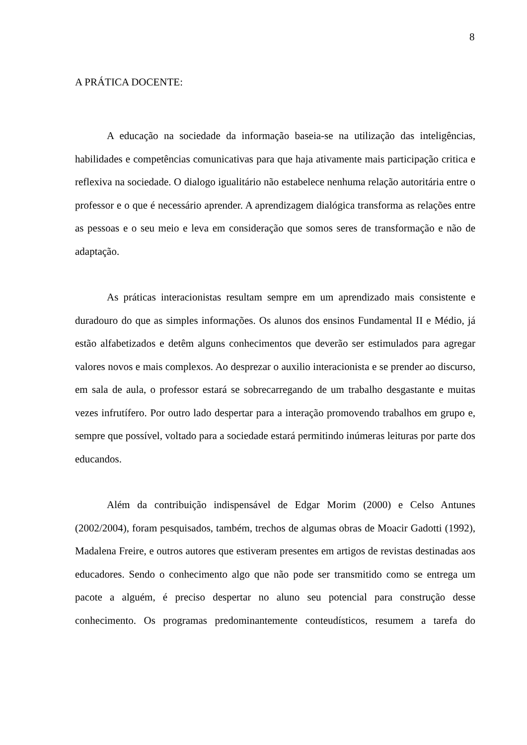8
A PRÁTICA DOCENTE:
A educação na sociedade da informação baseia-se na utilização das inteligências, habilidades e competências comunicativas para que haja ativamente mais participação critica e reflexiva na sociedade. O dialogo igualitário não estabelece nenhuma relação autoritária entre o professor e o que é necessário aprender. A aprendizagem dialógica transforma as relações entre as pessoas e o seu meio e leva em consideração que somos seres de transformação e não de adaptação.
As práticas interacionistas resultam sempre em um aprendizado mais consistente e duradouro do que as simples informações. Os alunos dos ensinos Fundamental II e Médio, já estão alfabetizados e detêm alguns conhecimentos que deverão ser estimulados para agregar valores novos e mais complexos. Ao desprezar o auxilio interacionista e se prender ao discurso, em sala de aula, o professor estará se sobrecarregando de um trabalho desgastante e muitas vezes infrutífero. Por outro lado despertar para a interação promovendo trabalhos em grupo e, sempre que possível, voltado para a sociedade estará permitindo inúmeras leituras por parte dos educandos.
Além da contribuição indispensável de Edgar Morim (2000) e Celso Antunes (2002/2004), foram pesquisados, também, trechos de algumas obras de Moacir Gadotti (1992), Madalena Freire, e outros autores que estiveram presentes em artigos de revistas destinadas aos educadores. Sendo o conhecimento algo que não pode ser transmitido como se entrega um pacote a alguém, é preciso despertar no aluno seu potencial para construção desse conhecimento. Os programas predominantemente conteudísticos, resumem a tarefa do